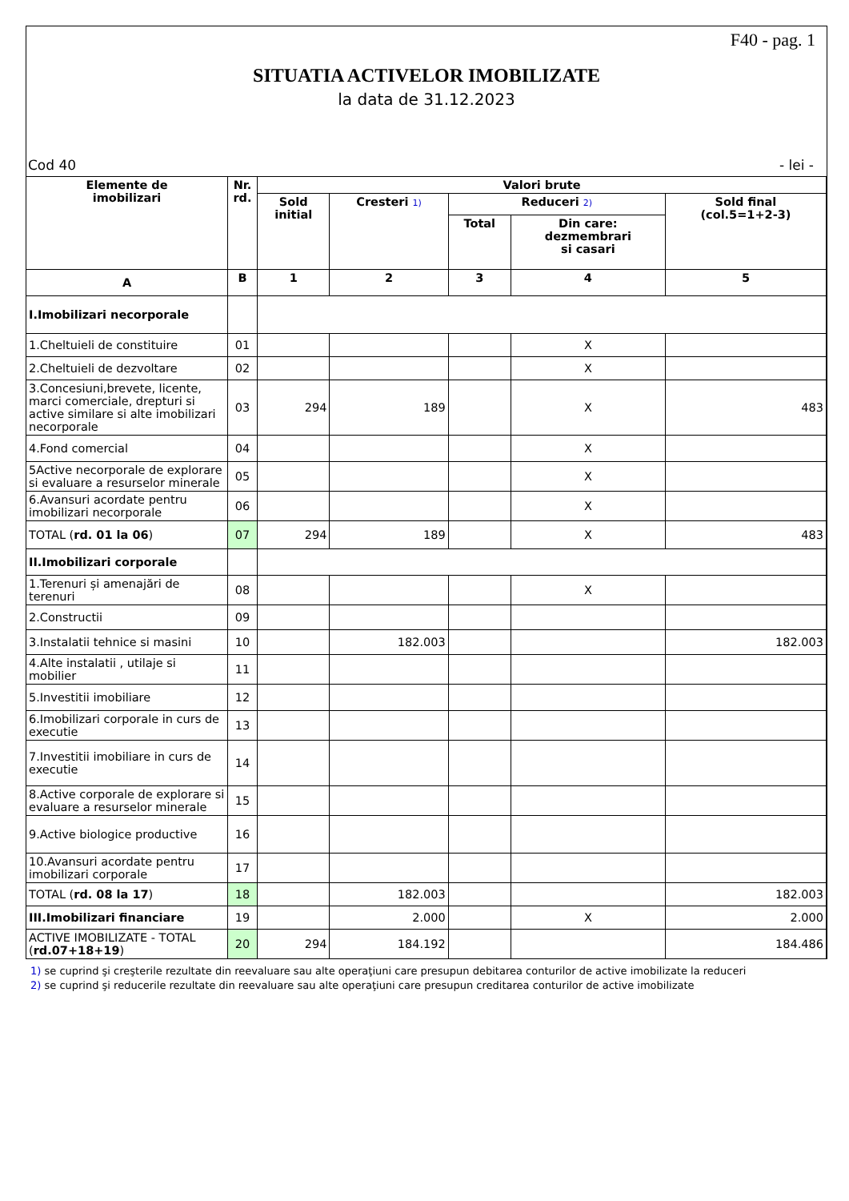F40 - pag. 1
SITUATIA ACTIVELOR IMOBILIZATE
la data de 31.12.2023
Cod 40 - lei -
| Elemente de imobilizari | Nr. rd. | Valori brute | | | | |
| --- | --- | --- | --- | --- | --- | --- |
| | | Sold initial | Cresteri 1) | Reduceri 2) | | Sold final (col.5=1+2-3) |
| | | | | Total | Din care: dezmembrari si casari | |
| A | B | 1 | 2 | 3 | 4 | 5 |
| I.Imobilizari necorporale | | | | | | |
| 1.Cheltuieli de constituire | 01 | | | | X | |
| 2.Cheltuieli de dezvoltare | 02 | | | | X | |
| 3.Concesiuni,brevete, licente, marci comerciale, drepturi si active similare si alte imobilizari necorporale | 03 | 294 | 189 | | X | 483 |
| 4.Fond comercial | 04 | | | | X | |
| 5Active necorporale de explorare si evaluare a resurselor minerale | 05 | | | | X | |
| 6.Avansuri acordate pentru imobilizari necorporale | 06 | | | | X | |
| TOTAL ( rd. 01 la 06 ) | 07 | 294 | 189 | | X | 483 |
| II.Imobilizari corporale | | | | | | |
| 1.Terenuri și amenajări de terenuri | 08 | | | | X | |
| 2.Constructii | 09 | | | | | |
| 3.Instalatii tehnice si masini | 10 | | 182.003 | | | 182.003 |
| 4.Alte instalatii , utilaje si mobilier | 11 | | | | | |
| 5.Investitii imobiliare | 12 | | | | | |
| 6.Imobilizari corporale in curs de executie | 13 | | | | | |
| 7.Investitii imobiliare in curs de executie | 14 | | | | | |
| 8.Active corporale de explorare si evaluare a resurselor minerale | 15 | | | | | |
| 9.Active biologice productive | 16 | | | | | |
| 10.Avansuri acordate pentru imobilizari corporale | 17 | | | | | |
| TOTAL ( rd. 08 la 17 ) | 18 | | 182.003 | | | 182.003 |
| III.Imobilizari financiare | 19 | | 2.000 | | X | 2.000 |
| ACTIVE IMOBILIZATE - TOTAL ( rd.07+18+19 ) | 20 | 294 | 184.192 | | | 184.486 |
1) se cuprind şi creşterile rezultate din reevaluare sau alte operaţiuni care presupun debitarea conturilor de active imobilizate la reduceri
2) se cuprind şi reducerile rezultate din reevaluare sau alte operaţiuni care presupun creditarea conturilor de active imobilizate